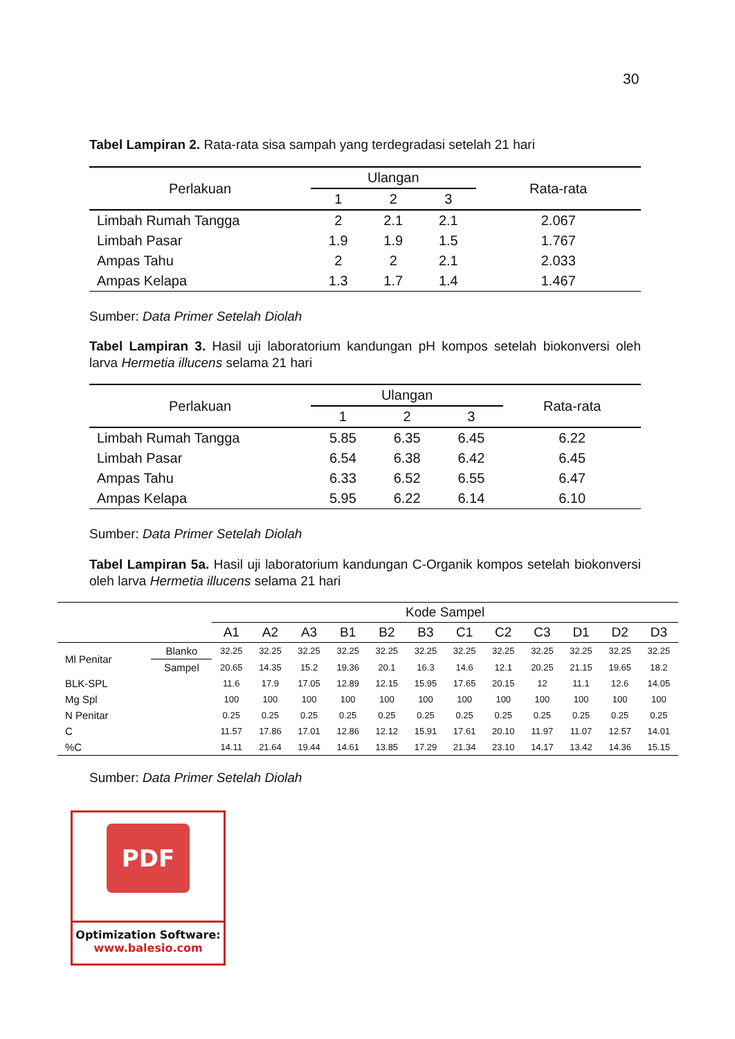30
Tabel Lampiran 2. Rata-rata sisa sampah yang terdegradasi setelah 21 hari
| Perlakuan | Ulangan | | | Rata-rata |
| --- | --- | --- | --- | --- |
| | 1 | 2 | 3 | |
| Limbah Rumah Tangga | 2 | 2.1 | 2.1 | 2.067 |
| Limbah Pasar | 1.9 | 1.9 | 1.5 | 1.767 |
| Ampas Tahu | 2 | 2 | 2.1 | 2.033 |
| Ampas Kelapa | 1.3 | 1.7 | 1.4 | 1.467 |
Sumber: Data Primer Setelah Diolah
Tabel Lampiran 3. Hasil uji laboratorium kandungan pH kompos setelah biokonversi oleh larva Hermetia illucens selama 21 hari
| Perlakuan | Ulangan | | | Rata-rata |
| --- | --- | --- | --- | --- |
| | 1 | 2 | 3 | |
| Limbah Rumah Tangga | 5.85 | 6.35 | 6.45 | 6.22 |
| Limbah Pasar | 6.54 | 6.38 | 6.42 | 6.45 |
| Ampas Tahu | 6.33 | 6.52 | 6.55 | 6.47 |
| Ampas Kelapa | 5.95 | 6.22 | 6.14 | 6.10 |
Sumber: Data Primer Setelah Diolah
Tabel Lampiran 5a. Hasil uji laboratorium kandungan C-Organik kompos setelah biokonversi oleh larva Hermetia illucens selama 21 hari
| | | Kode Sampel | | | | | | | | | | | |
| --- | --- | --- | --- | --- | --- | --- | --- | --- | --- | --- | --- | --- | --- |
| | | A1 | A2 | A3 | B1 | B2 | B3 | C1 | C2 | C3 | D1 | D2 | D3 |
| Ml Penitar | Blanko | 32.25 | 32.25 | 32.25 | 32.25 | 32.25 | 32.25 | 32.25 | 32.25 | 32.25 | 32.25 | 32.25 | 32.25 |
| | Sampel | 20.65 | 14.35 | 15.2 | 19.36 | 20.1 | 16.3 | 14.6 | 12.1 | 20.25 | 21.15 | 19.65 | 18.2 |
| BLK-SPL | | 11.6 | 17.9 | 17.05 | 12.89 | 12.15 | 15.95 | 17.65 | 20.15 | 12 | 11.1 | 12.6 | 14.05 |
| Mg Spl | | 100 | 100 | 100 | 100 | 100 | 100 | 100 | 100 | 100 | 100 | 100 | 100 |
| N Penitar | | 0.25 | 0.25 | 0.25 | 0.25 | 0.25 | 0.25 | 0.25 | 0.25 | 0.25 | 0.25 | 0.25 | 0.25 |
| C | | 11.57 | 17.86 | 17.01 | 12.86 | 12.12 | 15.91 | 17.61 | 20.10 | 11.97 | 11.07 | 12.57 | 14.01 |
| %C | | 14.11 | 21.64 | 19.44 | 14.61 | 13.85 | 17.29 | 21.34 | 23.10 | 14.17 | 13.42 | 14.36 | 15.15 |
Sumber: Data Primer Setelah Diolah
PDF
Optimization Software:
www.balesio.com